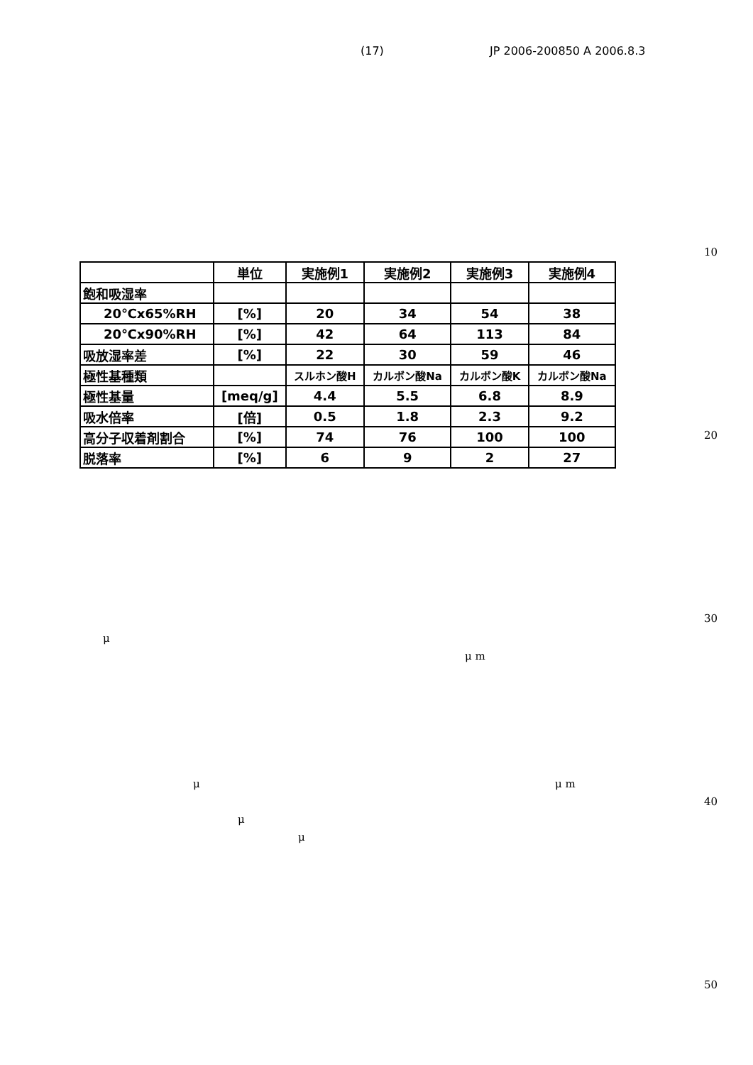(17) JP 2006-200850 A 2006.8.3
10
| | 単位 | 実施例1 | 実施例2 | 実施例3 | 実施例4 |
| --- | --- | --- | --- | --- | --- |
| 飽和吸湿率 | | | | | |
| 20℃x65%RH | [%] | 20 | 34 | 54 | 38 |
| 20℃x90%RH | [%] | 42 | 64 | 113 | 84 |
| 吸放湿率差 | [%] | 22 | 30 | 59 | 46 |
| 極性基種類 | | スルホン酸H | カルボン酸Na | カルボン酸K | カルボン酸Na |
| 極性基量 | [meq/g] | 4.4 | 5.5 | 6.8 | 8.9 |
| 吸水倍率 | [倍] | 0.5 | 1.8 | 2.3 | 9.2 |
| 高分子収着剤割合 | [%] | 74 | 76 | 100 | 100 |
| 脱落率 | [%] | 6 | 9 | 2 | 27 |
20
30
μ
μ m
μ μ m
40
μ
μ
50